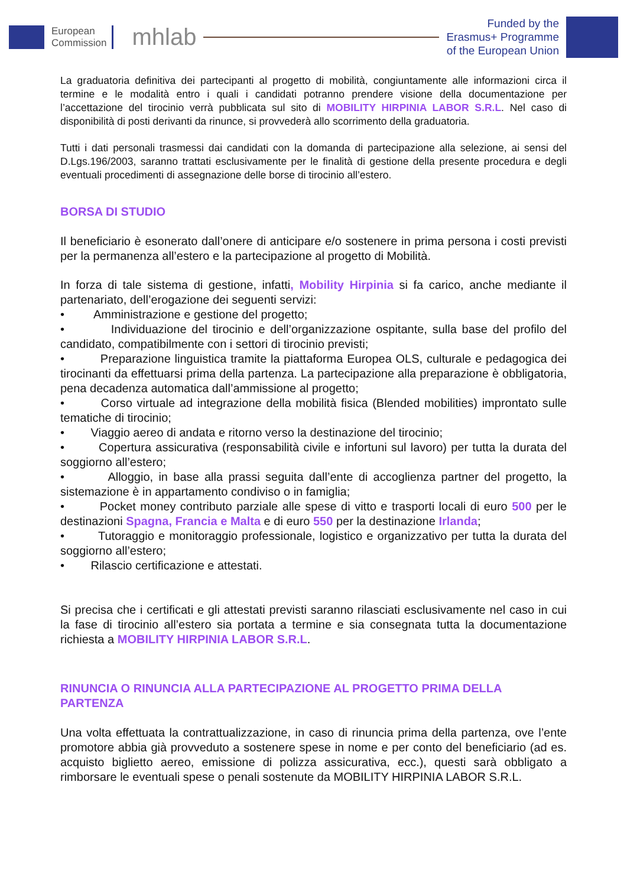European
Commission
mhlab
Funded by the
Erasmus+ Programme
of the European Union
La graduatoria definitiva dei partecipanti al progetto di mobilità, congiuntamente alle informazioni circa il termine e le modalità entro i quali i candidati potranno prendere visione della documentazione per l’accettazione del tirocinio verrà pubblicata sul sito di MOBILITY HIRPINIA LABOR S.R.L. Nel caso di disponibilità di posti derivanti da rinunce, si provvederà allo scorrimento della graduatoria.
Tutti i dati personali trasmessi dai candidati con la domanda di partecipazione alla selezione, ai sensi del D.Lgs.196/2003, saranno trattati esclusivamente per le finalità di gestione della presente procedura e degli eventuali procedimenti di assegnazione delle borse di tirocinio all’estero.
BORSA DI STUDIO
Il beneficiario è esonerato dall’onere di anticipare e/o sostenere in prima persona i costi previsti per la permanenza all’estero e la partecipazione al progetto di Mobilità.
In forza di tale sistema di gestione, infatti, Mobility Hirpinia si fa carico, anche mediante il partenariato, dell’erogazione dei seguenti servizi:
• Amministrazione e gestione del progetto;
• Individuazione del tirocinio e dell’organizzazione ospitante, sulla base del profilo del candidato, compatibilmente con i settori di tirocinio previsti;
• Preparazione linguistica tramite la piattaforma Europea OLS, culturale e pedagogica dei tirocinanti da effettuarsi prima della partenza. La partecipazione alla preparazione è obbligatoria, pena decadenza automatica dall’ammissione al progetto;
• Corso virtuale ad integrazione della mobilità fisica (Blended mobilities) improntato sulle tematiche di tirocinio;
• Viaggio aereo di andata e ritorno verso la destinazione del tirocinio;
• Copertura assicurativa (responsabilità civile e infortuni sul lavoro) per tutta la durata del soggiorno all’estero;
• Alloggio, in base alla prassi seguita dall’ente di accoglienza partner del progetto, la sistemazione è in appartamento condiviso o in famiglia;
• Pocket money contributo parziale alle spese di vitto e trasporti locali di euro 500 per le destinazioni Spagna, Francia e Malta e di euro 550 per la destinazione Irlanda;
• Tutoraggio e monitoraggio professionale, logistico e organizzativo per tutta la durata del soggiorno all’estero;
• Rilascio certificazione e attestati.
Si precisa che i certificati e gli attestati previsti saranno rilasciati esclusivamente nel caso in cui la fase di tirocinio all’estero sia portata a termine e sia consegnata tutta la documentazione richiesta a MOBILITY HIRPINIA LABOR S.R.L.
RINUNCIA O RINUNCIA ALLA PARTECIPAZIONE AL PROGETTO PRIMA DELLA PARTENZA
Una volta effettuata la contrattualizzazione, in caso di rinuncia prima della partenza, ove l’ente promotore abbia già provveduto a sostenere spese in nome e per conto del beneficiario (ad es. acquisto biglietto aereo, emissione di polizza assicurativa, ecc.), questi sarà obbligato a rimborsare le eventuali spese o penali sostenute da MOBILITY HIRPINIA LABOR S.R.L.